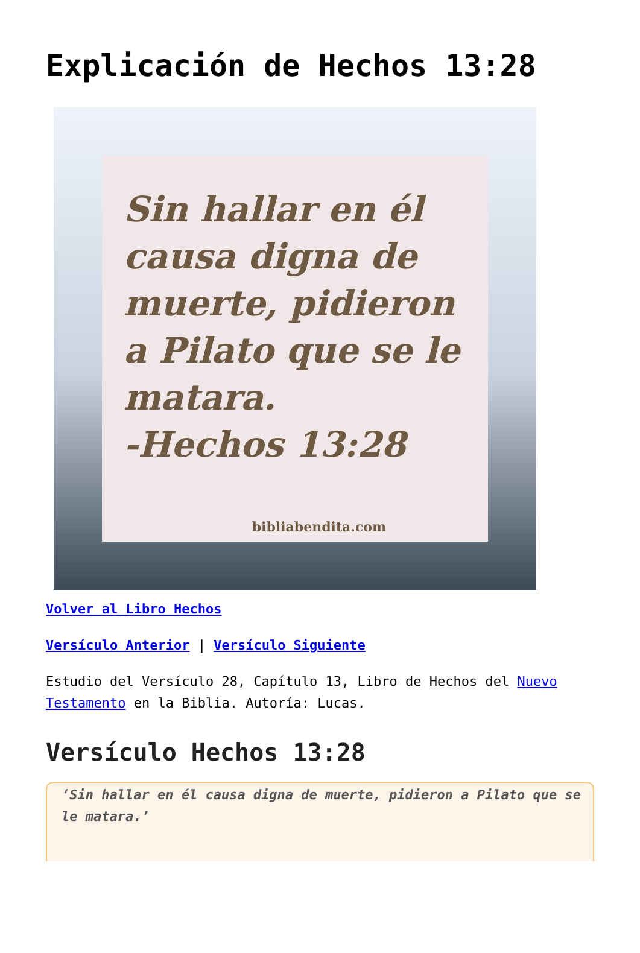Explicación de Hechos 13:28
Sin hallar en él causa digna de muerte, pidieron a Pilato que se le matara.
-Hechos 13:28
bibliabendita.com
Volver al Libro Hechos
Versículo Anterior | Versículo Siguiente
Estudio del Versículo 28, Capítulo 13, Libro de Hechos del Nuevo Testamento en la Biblia. Autoría: Lucas.
Versículo Hechos 13:28
‘Sin hallar en él causa digna de muerte, pidieron a Pilato que se le matara.’